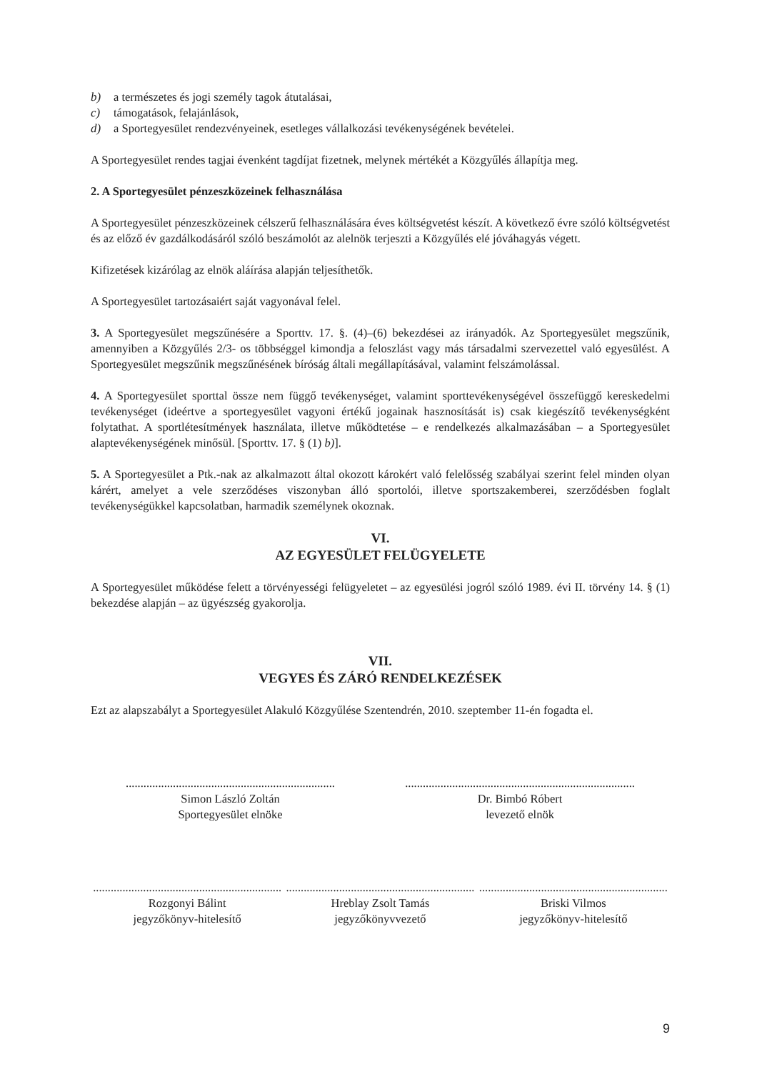b) a természetes és jogi személy tagok átutalásai,
c) támogatások, felajánlások,
d) a Sportegyesület rendezvényeinek, esetleges vállalkozási tevékenységének bevételei.
A Sportegyesület rendes tagjai évenként tagdíjat fizetnek, melynek mértékét a Közgyűlés állapítja meg.
2. A Sportegyesület pénzeszközeinek felhasználása
A Sportegyesület pénzeszközeinek célszerű felhasználására éves költségvetést készít. A következő évre szóló költségvetést és az előző év gazdálkodásáról szóló beszámolót az alelnök terjeszti a Közgyűlés elé jóváhagyás végett.
Kifizetések kizárólag az elnök aláírása alapján teljesíthetők.
A Sportegyesület tartozásaiért saját vagyonával felel.
3. A Sportegyesület megszűnésére a Sporttv. 17. §. (4)–(6) bekezdései az irányadók. Az Sportegyesület megszűnik, amennyiben a Közgyűlés 2/3- os többséggel kimondja a feloszlást vagy más társadalmi szervezettel való egyesülést. A Sportegyesület megszűnik megszűnésének bíróság általi megállapításával, valamint felszámolással.
4. A Sportegyesület sporttal össze nem függő tevékenységet, valamint sporttevékenységével összefüggő kereskedelmi tevékenységet (ideértve a sportegyesület vagyoni értékű jogainak hasznosítását is) csak kiegészítő tevékenységként folytathat. A sportlétesítmények használata, illetve működtetése – e rendelkezés alkalmazásában – a Sportegyesület alaptevékenységének minősül. [Sporttv. 17. § (1) b)].
5. A Sportegyesület a Ptk.-nak az alkalmazott által okozott károkért való felelősség szabályai szerint felel minden olyan kárért, amelyet a vele szerződéses viszonyban álló sportolói, illetve sportszakemberei, szerződésben foglalt tevékenységükkel kapcsolatban, harmadik személynek okoznak.
VI.
AZ EGYESÜLET FELÜGYELETE
A Sportegyesület működése felett a törvényességi felügyeletet – az egyesülési jogról szóló 1989. évi II. törvény 14. § (1) bekezdése alapján – az ügyészség gyakorolja.
VII.
VEGYES ÉS ZÁRÓ RENDELKEZÉSEK
Ezt az alapszabályt a Sportegyesület Alakuló Közgyűlése Szentendrén, 2010. szeptember 11-én fogadta el.
.......................................................................
Simon László Zoltán
Sportegyesület elnöke
..............................................................................
Dr. Bimbó Róbert
levezető elnök
................................................................
Rozgonyi Bálint
jegyzőkönyv-hitelesítő
................................................................
Hreblay Zsolt Tamás
jegyzőkönyvvezető
................................................................
Briski Vilmos
jegyzőkönyv-hitelesítő
9